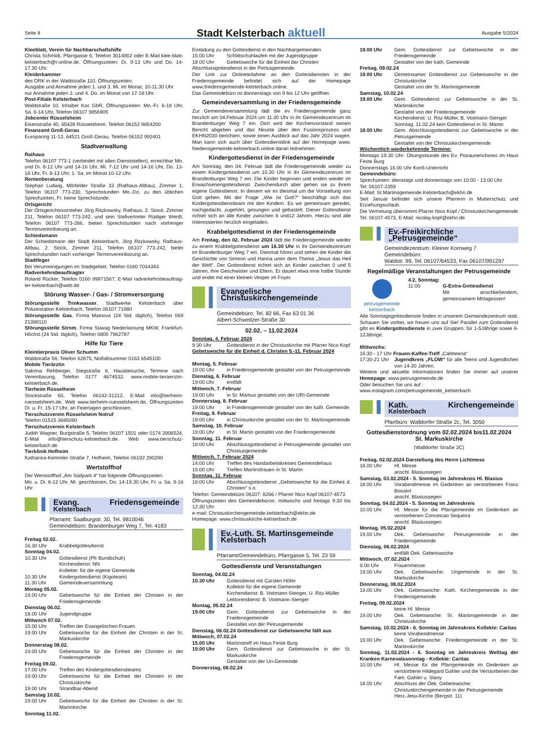Seite 8
Stadt Kelsterbach aktuell
Ausgabe 5/2024
Kleeblatt, Verein für Nachbarschaftshilfe
Christa Schmidt, Pfarrgasse 6, Telefon 3014902 oder E-Mail klee-blatt-kelsterbach@t-online.de, Öffnungszeiten: Di. 9-13 Uhr und Do. 14-17.30 Uhr.
Kleiderkammer
des DRK in der Waldstraße 110, Öffnungszeiten:
Ausgabe und Annahme jeden 1. und 3. Mi. im Monat, 10-11.30 Uhr
nur Annahme jeden 2. und 4. Do. im Monat von 17-18 Uhr.
Post-Filiale Kelsterbach
Waldstraße 10, Inhaber Koc GbR, Öffnungszeiten: Mo.-Fr. 6-18 Uhr, Sa. 6-14 Uhr, Telefon 06107 9856905
Jobcenter Rüsselsheim
Eisenstraße 40, 65428 Rüsselsheim, Telefon 06152 9854200
Finanzamt Groß-Gerau
Europaring 11-13, 64521 Groß-Gerau, Telefon 06152 992401
Stadtverwaltung
Rathaus
Telefon 06107 773-1 (verbindet mit allen Dienststellen), erreichbar Mo. und Di. 8-12 Uhr und 14-16 Uhr, Mi. 7-12 Uhr und 14-16 Uhr, Do. 13-18 Uhr, Fr. 8-13 Uhr, 1. Sa. im Monat 10-12 Uhr.
Rentenberatung
Stephan Ludwig, Mörfelder Straße 33 (Rathaus-Altbau), Zimmer 1, Telefon 06107 773-230, Sprechstunden Mo.-Do. zu den üblichen Sprechzeiten, Fr. keine Sprechstunde.
Ortsgericht
Der Ortsgerichtsvorsteher Jörg Ritzkowsky, Rathaus, 2. Stock, Zimmer 211, Telefon 06107 773-242, und sein Stellvertreter Rüdiger Werdt, Telefon 06107 773-286, bieten Sprechstunden nach vorheriger Terminvereinbarung an.
Schiedsmann
Der Schiedsmann der Stadt Kelsterbach, Jörg Ritzkowsky, Rathaus-Altbau, 2. Stock, Zimmer 211, Telefon 06107 773-242, bietet Sprechstunden nach vorheriger Terminvereinbarung an.
Stadtfeger
Bei Verunreinigungen im Stadtgebiet: Telefon 0160 7034343
Radverkehrsbeauftragter
Roland Rücker, Telefon 0160 99871567, E-Mail radverkehrsbeauftrag-ter-kelsterbach@web.de
Störung Wasser- / Gas- / Stromversorgung
Störungsstelle Trinkwasser, Stadtwerke Kelsterbach über Polizeistation Kelsterbach, Telefon 06107 71980
Störungsstelle Gas, Firma Mainova (24 Std. täglich), Telefon 069 21388110
Störungsstelle Strom, Firma Süwag Niederlassung MKW, Frankfurt-Höchst (24 Std. täglich), Telefon 0800 7962787
Hilfe für Tiere
Kleintierpraxis Oliver Schumm
Waldstraße 56, Telefon 62875, Notfallnummer 0163 6545100
Mobile Tierärztin
Sabrina Rehberger, Stegstraße 8, Hausbesuche, Termine nach Vereinbarung, Telefon 0177 4674532, www.mobile-tieraerztin-kelsterbach.de.
Tierheim Rüsselheim
Stockstraße 60, Telefon 06142-31212, E-Mail info@tierheim-ruesselsheim.de, Web www.tierheim-ruesselsheim.de, Öffnungszeiten Di. u. Fr. 15-17 Uhr, an Feiertagen geschlossen.
Tierschutzverein Rüsselsheim Notruf
Telefon 01515 3685090
Tierschutzverein Kelsterbach
Judith Wagner, Burgstraße 5, Telefon 06107 1501 oder 0174 3906524, E-Mail info@tierschutz-kelsterbach.de, Web www.tierschutz-kelsterbach.de
Tierklinik Hofheim
Katharina-Kemmler-Straße 7, Hofheim, Telefon 06192 290290
Wertstoffhof
Der Wertstoffhof „Am Südpark 4“ hat folgende Öffnungszeiten:
Mo. u. Di. 8-12 Uhr, Mi. geschlossen, Do. 14-19.30 Uhr, Fr. u. Sa. 9-16 Uhr
Evang. Friedensgemeinde Kelsterbach
Pfarramt: Saalburgstr. 30, Tel. 9810046
Gemeindebüro: Brandenburger Weg 7, Tel. 4183
Freitag 02.02.
16.30 Uhr Krabbelgottesdienst
Sonntag 04.02.
10.30 Uhr Gottesdienst (Pfr Bundschuh)
Kirchendienst: NN
Kollekte: für die eigene Gemeinde
10.30 Uhr Kindergottesdienst (Kigoteam)
11.30 Uhr Gemeindeversammlung
Montag 05.02.
19.00 Uhr Gebetswoche für die Einheit der Christen in der Friedensgemeinde
Dienstag 06.02.
18.00 Uhr Jugendgruppe
Mittwoch 07.02.
15.00 Uhr Treffen der Evangelischen Frauen
19.00 Uhr Gebetswoche für die Einheit der Christen in der St. Markuskirche
Donnerstag 08.02.
19.00 Uhr Gebetswoche für die Einheit der Christen in der Friedensgemeinde
Freitag 09.02.
17.00 Uhr Treffen des Kindergottesdienstteams
19.00 Uhr Gebetswoche für die Einheit der Christen in der Christuskirche
19.00 Uhr Strandbar-Abend
Samstag 10.02.
19.00 Uhr Gebetswoche für die Einheit der Christen in der St. Martinkirche
Sonntag 11.02.
Einladung zu den Gottesdienst in den Nachbargemeinden
15.00 Uhr Schlittschuhlaufen mit der Jugendgruppe
18.00 Uhr Gebetswoche für die Einheit der Christen
Abschlussgottesdienst in der Pertusgemeinde
Der Link zur Onlineteilahme an den Gottesdiensten in der Friedensgemeinde befindet sich auf der Homepage www.friedensgemeinde-kelsterbach.online.
Das Gemeindebüro ist donnerstags von 9 bis 12 Uhr geöffnet.
Gemeindeversammlung in der Friedensgemeinde
Zur Gemeindeversammlung lädt die ev Friedensgemeinde ganz herzlich am 04.Februar 2024 um 11.30 Uhr in ihr Gemeindezentrum im Brandenburger Weg 7 ein. Dort wird der Kirchenvorstand seinen Bericht abgeben und das Neuste über den Fusionsprozess und EKHN2030 berichten, sowie einen Ausblick auf das Jahr 2024 wagen. Man kann sich auch über Gottesdienstlink auf der Homepage www. friedensgemeinde-kelsterbach.online daran teilnehmen.
Kindergottesdienst in der Friedensgemeinde
Am Sonntag, den 04. Februar lädt die Friedensgemeinde wieder zu einem Kindergottesdienst um 10.30 Uhr in ihr Gemeindezentrum im Brandenburger Weg 7 ein. Die Kinder beginnen und enden wieder im Erwachsenengottesdienst. Zwischendurch aber gehen sie zu ihrem eigene Gottesdienst. In diesem wir es diesmal um die Vorstellung von Gott gehen. Mit der Frage „Wie ist Gott?“ beschäftigt sich das Kindergottesdienstteam mit den Kindern. Es wir gemeinsam geredet, nachgedacht, zugehört, gesungen und gebastelt. Dieser Gottesdienst richtet sich an alle Kinder zwischen 6 und12 Jahren. Hierzu sind alle Interessierten herzlich eingeladen.
Krabbelgottesdienst in der Friedensgemeinde
Am Freitag, den 02. Februar 2024 lädt die Friedensgemeinde wieder zu einem Krabbelgottesdienst um 16.30 Uhr in ihr Gemeindezentrum im Brandenburger Weg 7 ein. Diesmal hören und sehen die Kinder die Geschichte von Simeon und Hanna unter dem Thema „Jesus das Heil der Welt“. Der Gottesdienst richtet sich an Kinder zwischen 0 und 5 Jahren, ihre Geschwister und Eltern. Er dauert etwa eine halbe Stunde und endet mit einer kleinen Vesper im Foyer.
Evangelische
Christuskirchengemeinde
Gemeindebüro: Tel. 82 66, Fax 63 01 36
Albert-Schweitzer-Straße 30
02.02. – 11.02.2024
Sonntag, 4. Februar 2024
9:30 Uhr Gottesdienst in der Christuskirche mit Pfarrer Nico Kopf
Gebetswoche für die Einheit d. Christen 5.-11. Februar 2024
Montag, 5. Februar
19:00 Uhr in Friedensgemeinde gestaltet von der Petrusgemeinde
Dienstag, 6. Februar
19:00 Uhr entfällt
Mittwoch, 7. Februar
19:00 Uhr in St. Markus gestaltet von der URI-Gemeinde
Donnerstag, 8. Februar
19:00 Uhr in Friedensgemeinde gestaltet von der kath. Gemeinde
Freitag, 9. Februar
19:00 Uhr in Christuskirche gestaltet von der St. Martinsgemeinde
Samstag, 10. Februar
19:00 Uhr in St. Martin gestaltet von der Friedensgemeinde
Sonntag, 11. Februar
18:00 Uhr Abschlussgottesdienst in Petrusgemeinde gestaltet von Christusgemeinde
Mittwoch, 7. Februar 2024
14:00 Uhr Treffen des Handarbeitskreises Gemeindehaus
15:00 Uhr Treffen Martinsfrauen in St. Martin
Sonntag, 11. Februar
18:00 Uhr Abschlussgottesdienst „Gebetswoche für die Einheit d. Christen“ s.o.
Telefon: Gemeindebüro 06107- 8266 / Pfarrer Nico Kopf 06107-4573
Öffnungszeiten des Gemeindebüros: mittwochs und freitags 9:30 bis 12:30 Uhr
e-mail: Christuskirchengemeinde.kelsterbach@ekhn.de
Homepage: www.christuskirche-kelsterbach.de
Ev.-Luth. St. Martinsgemeinde
Kelsterbach
Pfarramt/Gemeindebüro, Pfarrgasse 5, Tel. 23 59
Gottesdienste und Veranstaltungen
Sonntag, 04.02.24
10.30 Uhr Gottesdienst mit Carsten Höfer
Kollekte für die eigene Gemeinde
Kirchendienst: B. Voitmann-Stenger, U. Ritz-Müller
Lektorendienst: B. Voitmann-Stenger
Montag, 05.02.24
19.00 Uhr Gem. Gottesdienst zur Gebetswoche in der Friedensgemeinde
Gestaltet von der Petrusgemeinde
Dienstag, 06.02.24 Gottesdienst zur Gebetswoche fällt aus
Mittwoch, 07.02.24
15.00 Uhr Martinstreff im Haus Feste Burg
19.00 Uhr Gem. Gottesdienst zur Gebetswoche in der St. Markuskirche
Gestaltet von der Uri-Gemeinde
Donnerstag, 08.02.24
19.00 Uhr Gem. Gottesdienst zur Gebetswoche in der Friedensgemeinde
Gestaltet von der kath. Gemeinde
Freitag, 09.02.24
19.00 Uhr Gemeinsamer Gottesdienst zur Gebetswoche in der Christuskirche
Gestaltet von der St. Martinsgemeinde
Samstag, 10.02.24
19.00 Uhr Gem. Gottesdienst zur Gebetswoche in der St. Martinskirche
Gestaltet von der Friedensgemeinde
Kirchendienst: U. Ritz-Müller, B. Voitmann-Stenger
Sonntag, 11.02.24 kein Gottesdienst in St. Martin
18.00 Uhr Gem. Abschlussgottesdienst zur Gebetswoche in der Petrusgemeinde
Gestaltet von der Christuskirchengemeinde
Wöchentlich wiederkehrende Termine:
Montags 19.30 Uhr: Übungsstunde des Ev. Posaunenchores im Haus Feste Burg
Donnerstags 16.00 Uhr Konfi-Unterricht
Gemeindebüro:
Sprechzeiten: dienstags und donnerstags von 10:00 - 13:00 Uhr
Tel: 06107-2359
E-Mail: St.Martinsgemeinde.Kelsterbach@ekhn.de
Seit Januar befindet sich unsere Pfarrerin in Mutterschutz und Erziehungsurlaub.
Die Vertretung übernimmt Pfarrer Nico Kopf / Christuskirchengemeinde
Tel: 06107-4573, E-Mail: nicolay.kopf@ekhn.de
Ev.-Freikirchliche „Petrusgemeinde“
Gemeindezentrum: Kleiner Kornweg 7
Gemeindebüro:
Waldstr. 99, Tel. 06107/64533, Fax 06107/991297
Regelmäßige Veranstaltungen der Petrusgemeinde
petrusgemeinde
kelsterbach
4.2. Sonntag:
11:00 G-Extra-Gottesdienst
Mit anschließendem, gemeinsamem Mittagessen!
Alle Sonntagsgottesdienste finden in unserem Gemeindezentrum statt. Schauen Sie vorbei, wir freuen uns auf Sie! Parallel zum Gottesdienst gibt es Kindergottesdienste in zwei Gruppen: für 1-5Jährige sowie 6-12Jährige.
Mittwochs:
15:30 - 17 Uhr Frauen-Kaffee-Treff „Cafeteeria“
17:30-21 Uhr
Jugendkreis „FLOW“ für alle Teens und Jugendlichen von 14-20 Jahren.
Weitere und aktuelle Informationen finden Sie immer auf unserer Homepage: www.petrusgemeinde.de
Oder besuchen Sie uns auf :
www.instagram.com/petrusgemeinde_kelsterbach
Kath. Kirchengemeinde Kelsterbach
Pfarrbüro: Walldorfer Straße 2c, Tel. 3050
Gottesdienstordnung vom 02.02.2024 bis11.02.2024
St. Markuskirche
(Walldorfer Straße 2C)
Freitag, 02.02.2024 Darstellung des Herrn Lichtmess
18.00 Uhr Hl. Messe
anschl. Blasiussegen
Samstag, 03.02.2024 - 5. Sonntag im Jahreskreis Hl. Blasius
18.00 Uhr Vorabendmesse im Gedenken an verstorbenen Franz Bossert
anschl. Blasiussegen
Sonntag, 04.02.2024 - 5. Sonntag im Jahreskreis
10.00 Uhr Hl. Messe für die Pfarrgemeinde im Gedenken an verstorbenen Conceicao Sequeira
anschl. Blasiussegen
Montag, 05.02.2024
19.00 Uhr Oek. Gebetswoche: Petrusgemeinde in der Friedensgemeinde
Dienstag, 06.02.2024
entfällt Oek. Gebetswoche
Mittwoch, 07.02.2024
9.00 Uhr Frauenmesse
19.00 Uhr Oek. Gebetswoche: Urigemeinde in der St. Markuskirche
Donnerstag, 08.02.2024
19.00 Uhr Oek. Gebetswoche: Kath. Kirchengemeinde in der Friedensgemeinde
Freitag, 09.02.2024
keine Hl. Messe
19.00 Uhr Oek. Gebetswoche: St. Martinsgemeinde in der Christuskirche
Samstag, 10.02.2024 - 6. Sonntag im Jahreskreis Kollekte: Caritas
keine Vorabendmesse
19.00 Uhr Oek. Gebetswoche: Friedensgemeinde in der St. Martinskirche
Sonntag, 11.02.2024 - 6. Sonntag im Jahreskreis Welttag der Kranken Karnevalssonntag - Kollekte: Caritas
10.00 Uhr Hl. Messe für die Pfarrgemeinde im Gedenken an verstorbene Hildegard Gahler und die Verstorbenen der Fam. Gahler u. Slany
18.00 Uhr Abschluss der Oek. Gebetswoche:
Christuskirchengemeinde in der Petrusgemeinde
Herz-Jesu-Kirche (Bergstr. 11)